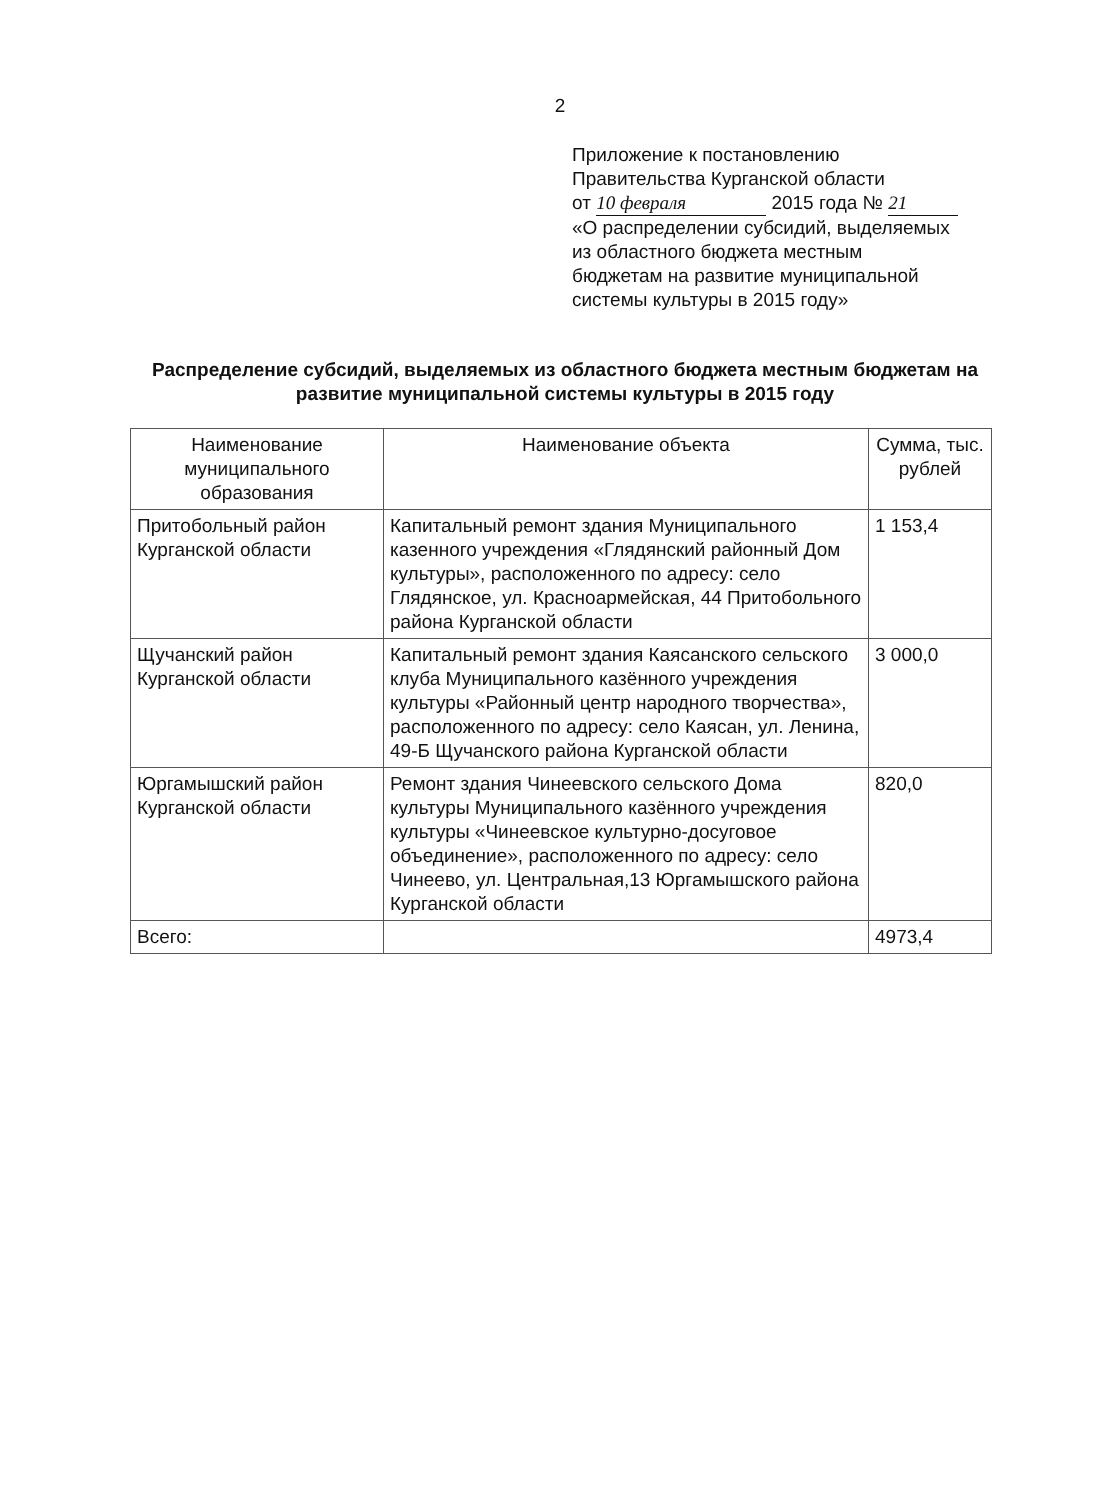2
Приложение к постановлению
Правительства Курганской области
от 10 февраля 2015 года № 21
«О распределении субсидий, выделяемых
из областного бюджета местным
бюджетам на развитие муниципальной
системы культуры в 2015 году»
Распределение субсидий, выделяемых из областного бюджета местным бюджетам на развитие муниципальной системы культуры в 2015 году
| Наименование муниципального образования | Наименование объекта | Сумма, тыс. рублей |
| --- | --- | --- |
| Притобольный район Курганской области | Капитальный ремонт здания Муниципального казенного учреждения «Глядянский районный Дом культуры», расположенного по адресу: село Глядянское, ул. Красноармейская, 44 Притобольного района Курганской области | 1 153,4 |
| Щучанский район Курганской области | Капитальный ремонт здания Каясанского сельского клуба Муниципального казённого учреждения культуры «Районный центр народного творчества», расположенного по адресу: село Каясан, ул. Ленина, 49-Б Щучанского района Курганской области | 3 000,0 |
| Юргамышский район Курганской области | Ремонт здания Чинеевского сельского Дома культуры Муниципального казённого учреждения культуры «Чинеевское культурно-досуговое объединение», расположенного по адресу: село Чинеево, ул. Центральная,13 Юргамышского района Курганской области | 820,0 |
| Всего: | | 4973,4 |